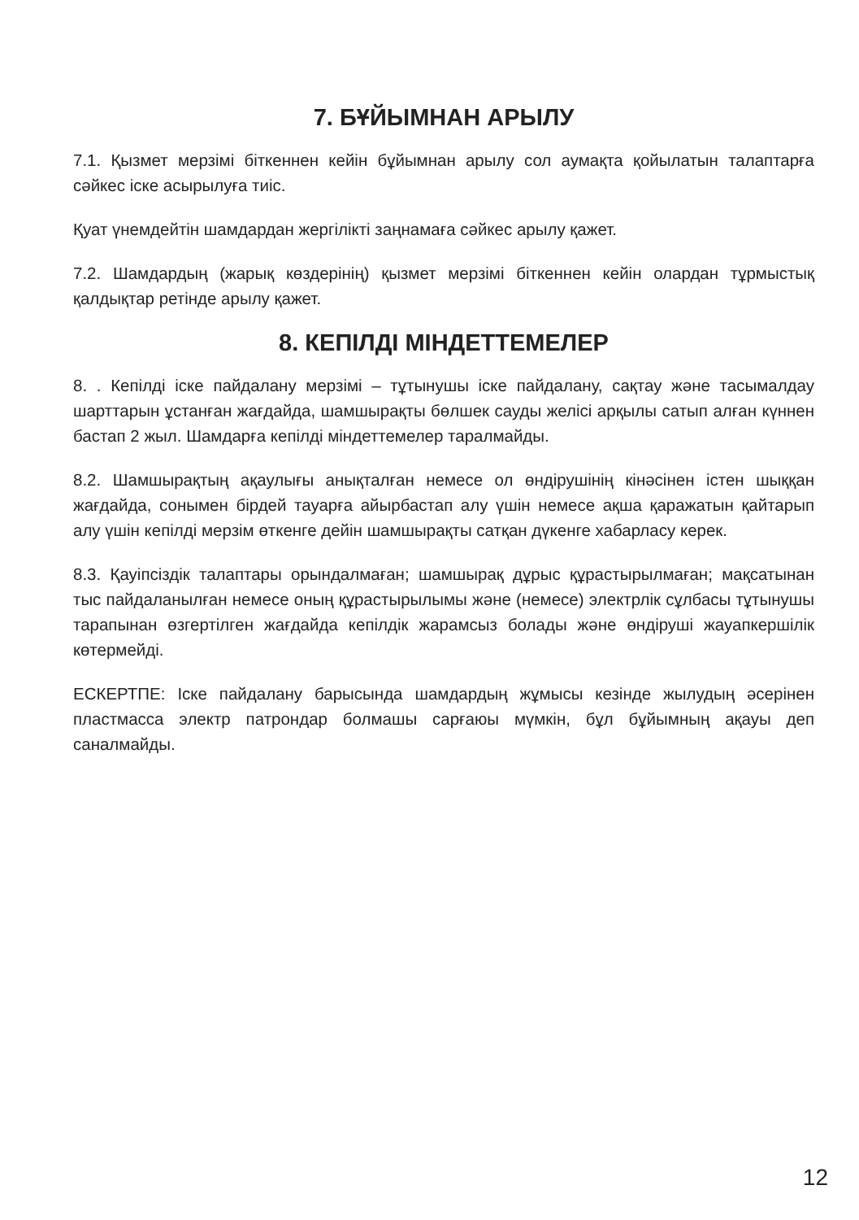7. БҰЙЫМНАН АРЫЛУ
7.1. Қызмет мерзімі біткеннен кейін бұйымнан арылу сол аумақта қойылатын талаптарға сәйкес іске асырылуға тиіс.
Қуат үнемдейтін шамдардан жергілікті заңнамаға сәйкес арылу қажет.
7.2. Шамдардың (жарық көздерінің) қызмет мерзімі біткеннен кейін олардан тұрмыстық қалдықтар ретінде арылу қажет.
8. КЕПІЛДІ МІНДЕТТЕМЕЛЕР
8. . Кепілді іске пайдалану мерзімі – тұтынушы іске пайдалану, сақтау және тасымалдау шарттарын ұстанған жағдайда, шамшырақты бөлшек сауды желісі арқылы сатып алған күннен бастап 2 жыл. Шамдарға кепілді міндеттемелер таралмайды.
8.2. Шамшырақтың ақаулығы анықталған немесе ол өндірушінің кінәсінен істен шыққан жағдайда, сонымен бірдей тауарға айырбастап алу үшін немесе ақша қаражатын қайтарып алу үшін кепілді мерзім өткенге дейін шамшырақты сатқан дүкенге хабарласу керек.
8.3. Қауіпсіздік талаптары орындалмаған; шамшырақ дұрыс құрастырылмаған; мақсатынан тыс пайдаланылған немесе оның құрастырылымы және (немесе) электрлік сұлбасы тұтынушы тарапынан өзгертілген жағдайда кепілдік жарамсыз болады және өндіруші жауапкершілік көтермейді.
ЕСКЕРТПЕ: Іске пайдалану барысында шамдардың жұмысы кезінде жылудың әсерінен пластмасса электр патрондар болмашы сарғаюы мүмкін, бұл бұйымның ақауы деп саналмайды.
12